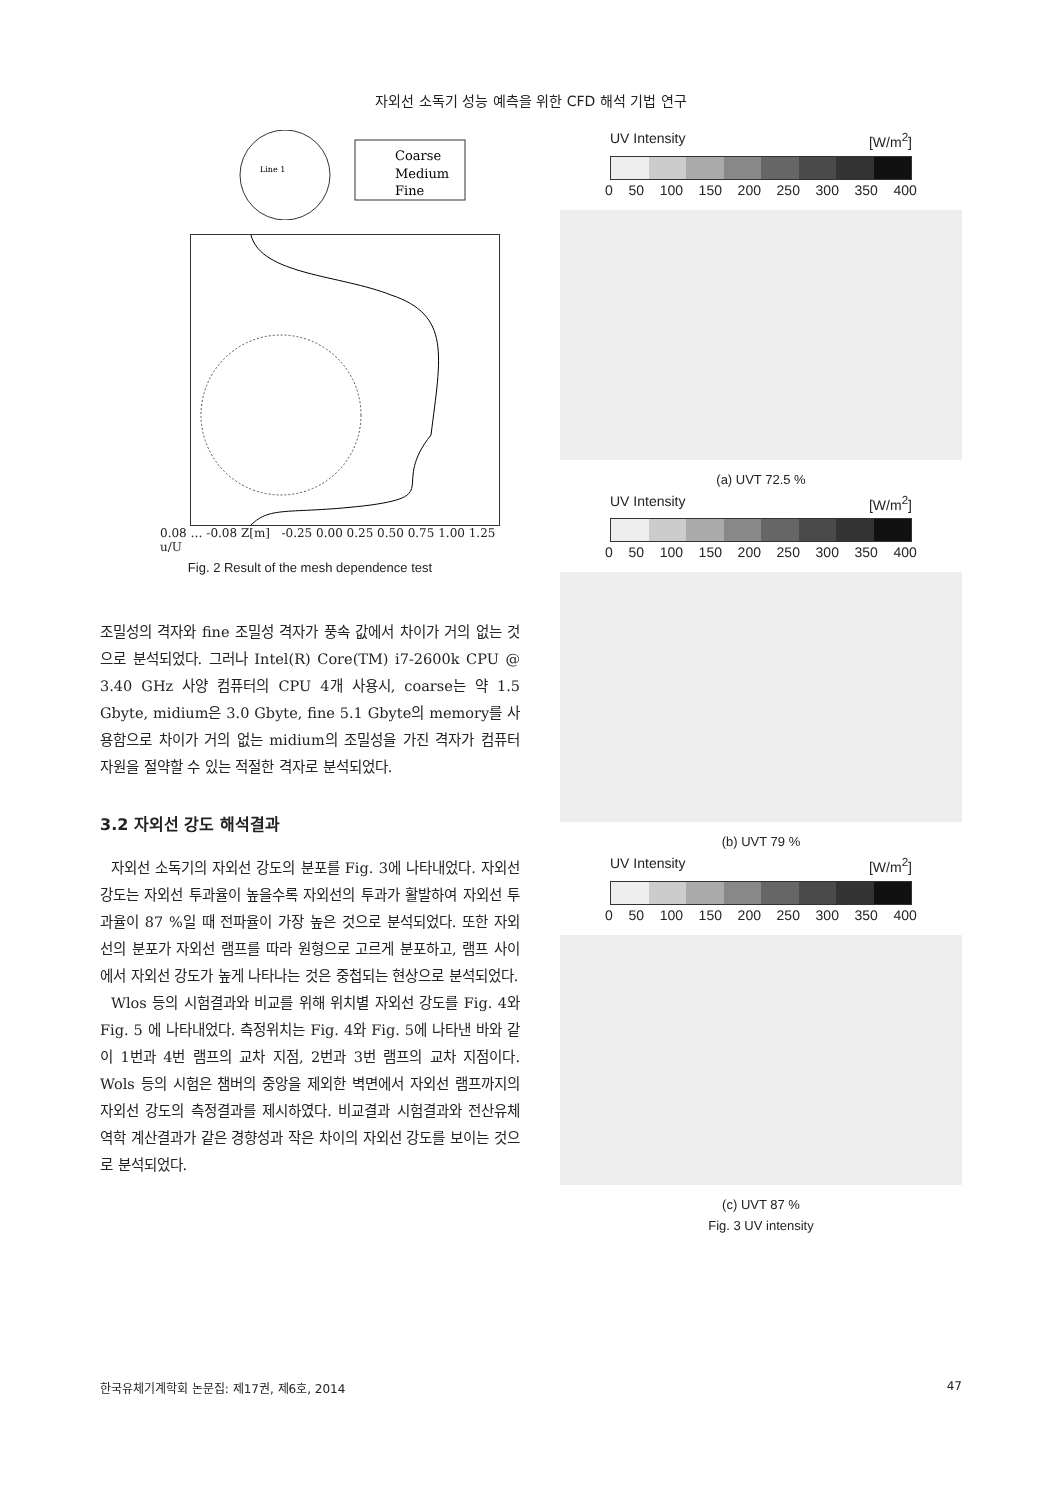자외선 소독기 성능 예측을 위한 CFD 해석 기법 연구
Line 1
Coarse
Medium
Fine
0.08 … -0.08 Z[m] -0.25 0.00 0.25 0.50 0.75 1.00 1.25 u/U
Fig. 2 Result of the mesh dependence test
조밀성의 격자와 fine 조밀성 격자가 풍속 값에서 차이가 거의 없는 것으로 분석되었다. 그러나 Intel(R) Core(TM) i7-2600k CPU @ 3.40 GHz 사양 컴퓨터의 CPU 4개 사용시, coarse는 약 1.5 Gbyte, midium은 3.0 Gbyte, fine 5.1 Gbyte의 memory를 사용함으로 차이가 거의 없는 midium의 조밀성을 가진 격자가 컴퓨터 자원을 절약할 수 있는 적절한 격자로 분석되었다.
3.2 자외선 강도 해석결과
자외선 소독기의 자외선 강도의 분포를 Fig. 3에 나타내었다. 자외선 강도는 자외선 투과율이 높을수록 자외선의 투과가 활발하여 자외선 투과율이 87 %일 때 전파율이 가장 높은 것으로 분석되었다. 또한 자외선의 분포가 자외선 램프를 따라 원형으로 고르게 분포하고, 램프 사이에서 자외선 강도가 높게 나타나는 것은 중첩되는 현상으로 분석되었다.
Wlos 등의 시험결과와 비교를 위해 위치별 자외선 강도를 Fig. 4와 Fig. 5 에 나타내었다. 측정위치는 Fig. 4와 Fig. 5에 나타낸 바와 같이 1번과 4번 램프의 교차 지점, 2번과 3번 램프의 교차 지점이다. Wols 등의 시험은 챔버의 중앙을 제외한 벽면에서 자외선 램프까지의 자외선 강도의 측정결과를 제시하였다. 비교결과 시험결과와 전산유체역학 계산결과가 같은 경향성과 작은 차이의 자외선 강도를 보이는 것으로 분석되었다.
UV Intensity [W/m<sup>2</sup>]
0 50 100 150 200 250 300 350 400
(a) UVT 72.5 %
UV Intensity [W/m<sup>2</sup>]
0 50 100 150 200 250 300 350 400
(b) UVT 79 %
UV Intensity [W/m<sup>2</sup>]
0 50 100 150 200 250 300 350 400
(c) UVT 87 %
Fig. 3 UV intensity
한국유체기계학회 논문집: 제17권, 제6호, 2014 47